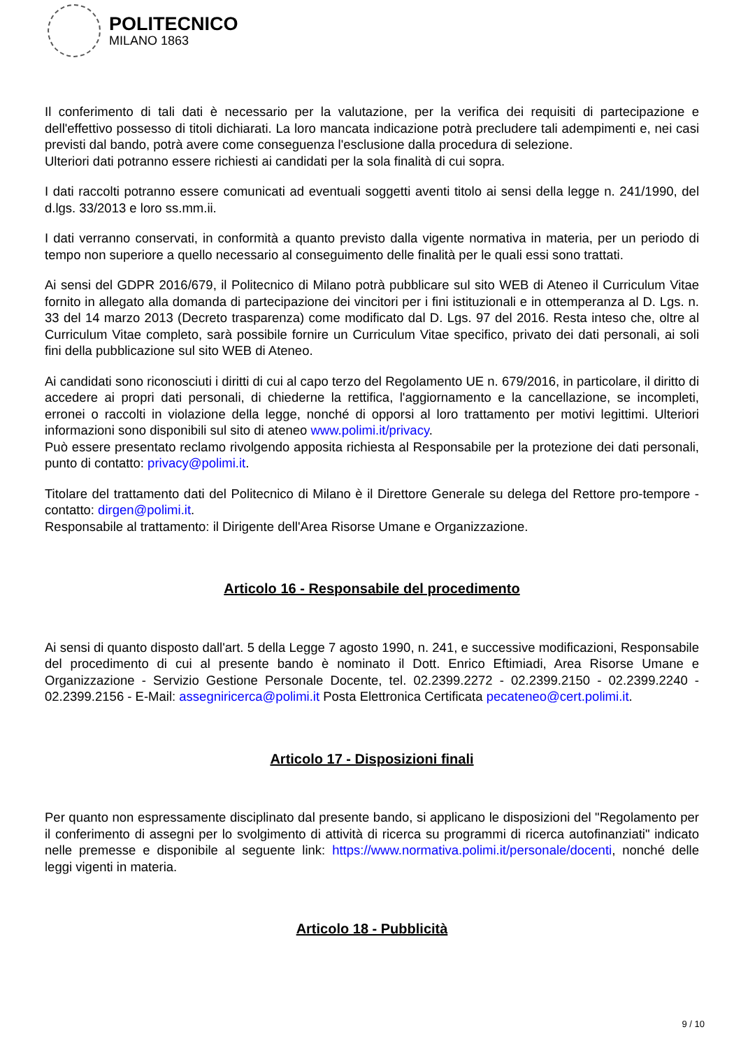POLITECNICO
MILANO 1863
Il conferimento di tali dati è necessario per la valutazione, per la verifica dei requisiti di partecipazione e dell'effettivo possesso di titoli dichiarati. La loro mancata indicazione potrà precludere tali adempimenti e, nei casi previsti dal bando, potrà avere come conseguenza l'esclusione dalla procedura di selezione.
Ulteriori dati potranno essere richiesti ai candidati per la sola finalità di cui sopra.
I dati raccolti potranno essere comunicati ad eventuali soggetti aventi titolo ai sensi della legge n. 241/1990, del d.lgs. 33/2013 e loro ss.mm.ii.
I dati verranno conservati, in conformità a quanto previsto dalla vigente normativa in materia, per un periodo di tempo non superiore a quello necessario al conseguimento delle finalità per le quali essi sono trattati.
Ai sensi del GDPR 2016/679, il Politecnico di Milano potrà pubblicare sul sito WEB di Ateneo il Curriculum Vitae fornito in allegato alla domanda di partecipazione dei vincitori per i fini istituzionali e in ottemperanza al D. Lgs. n. 33 del 14 marzo 2013 (Decreto trasparenza) come modificato dal D. Lgs. 97 del 2016. Resta inteso che, oltre al Curriculum Vitae completo, sarà possibile fornire un Curriculum Vitae specifico, privato dei dati personali, ai soli fini della pubblicazione sul sito WEB di Ateneo.
Ai candidati sono riconosciuti i diritti di cui al capo terzo del Regolamento UE n. 679/2016, in particolare, il diritto di accedere ai propri dati personali, di chiederne la rettifica, l'aggiornamento e la cancellazione, se incompleti, erronei o raccolti in violazione della legge, nonché di opporsi al loro trattamento per motivi legittimi. Ulteriori informazioni sono disponibili sul sito di ateneo www.polimi.it/privacy.
Può essere presentato reclamo rivolgendo apposita richiesta al Responsabile per la protezione dei dati personali, punto di contatto: privacy@polimi.it.
Titolare del trattamento dati del Politecnico di Milano è il Direttore Generale su delega del Rettore pro-tempore - contatto: dirgen@polimi.it.
Responsabile al trattamento: il Dirigente dell'Area Risorse Umane e Organizzazione.
Articolo 16 - Responsabile del procedimento
Ai sensi di quanto disposto dall'art. 5 della Legge 7 agosto 1990, n. 241, e successive modificazioni, Responsabile del procedimento di cui al presente bando è nominato il Dott. Enrico Eftimiadi, Area Risorse Umane e Organizzazione - Servizio Gestione Personale Docente, tel. 02.2399.2272 - 02.2399.2150 - 02.2399.2240 - 02.2399.2156 - E-Mail: assegniricerca@polimi.it Posta Elettronica Certificata pecateneo@cert.polimi.it.
Articolo 17 - Disposizioni finali
Per quanto non espressamente disciplinato dal presente bando, si applicano le disposizioni del "Regolamento per il conferimento di assegni per lo svolgimento di attività di ricerca su programmi di ricerca autofinanziati" indicato nelle premesse e disponibile al seguente link: https://www.normativa.polimi.it/personale/docenti, nonché delle leggi vigenti in materia.
Articolo 18 - Pubblicità
9 / 10